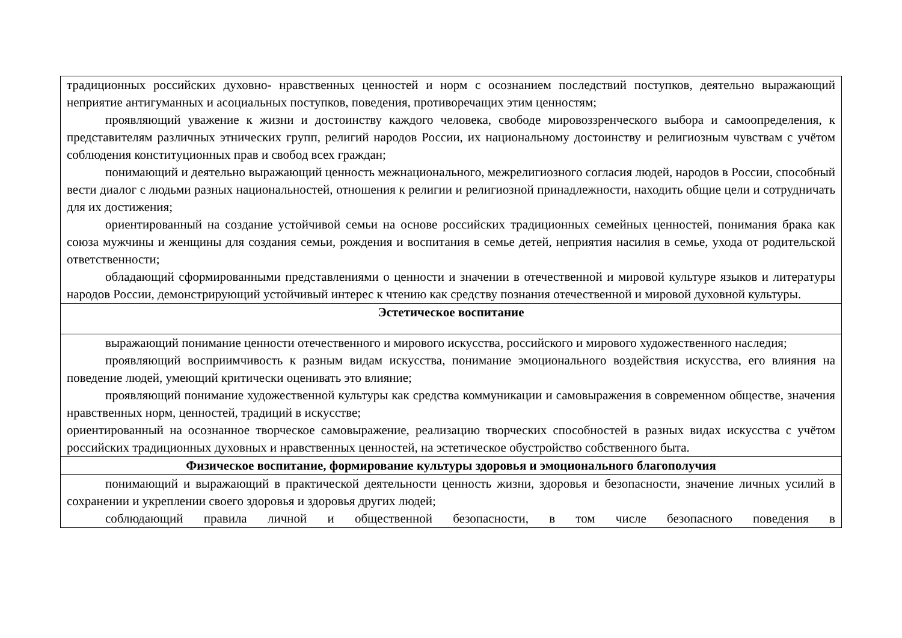| традиционных российских духовно- нравственных ценностей и норм с осознанием последствий поступков, деятельно выражающий неприятие антигуманных и асоциальных поступков, поведения, противоречащих этим ценностям; проявляющий уважение к жизни и достоинству каждого человека, свободе мировоззренческого выбора и самоопределения, к представителям различных этнических групп, религий народов России, их национальному достоинству и религиозным чувствам с учётом соблюдения конституционных прав и свобод всех граждан; понимающий и деятельно выражающий ценность межнационального, межрелигиозного согласия людей, народов в России, способный вести диалог с людьми разных национальностей, отношения к религии и религиозной принадлежности, находить общие цели и сотрудничать для их достижения; ориентированный на создание устойчивой семьи на основе российских традиционных семейных ценностей, понимания брака как союза мужчины и женщины для создания семьи, рождения и воспитания в семье детей, неприятия насилия в семье, ухода от родительской ответственности; обладающий сформированными представлениями о ценности и значении в отечественной и мировой культуре языков и литературы народов России, демонстрирующий устойчивый интерес к чтению как средству познания отечественной и мировой духовной культуры. |
| Эстетическое воспитание |
| выражающий понимание ценности отечественного и мирового искусства, российского и мирового художественного наследия; проявляющий восприимчивость к разным видам искусства, понимание эмоционального воздействия искусства, его влияния на поведение людей, умеющий критически оценивать это влияние; проявляющий понимание художественной культуры как средства коммуникации и самовыражения в современном обществе, значения нравственных норм, ценностей, традиций в искусстве; ориентированный на осознанное творческое самовыражение, реализацию творческих способностей в разных видах искусства с учётом российских традиционных духовных и нравственных ценностей, на эстетическое обустройство собственного быта. |
| Физическое воспитание, формирование культуры здоровья и эмоционального благополучия |
| понимающий и выражающий в практической деятельности ценность жизни, здоровья и безопасности, значение личных усилий в сохранении и укреплении своего здоровья и здоровья других людей; соблюдающий правила личной и общественной безопасности, в том числе безопасного поведения в |